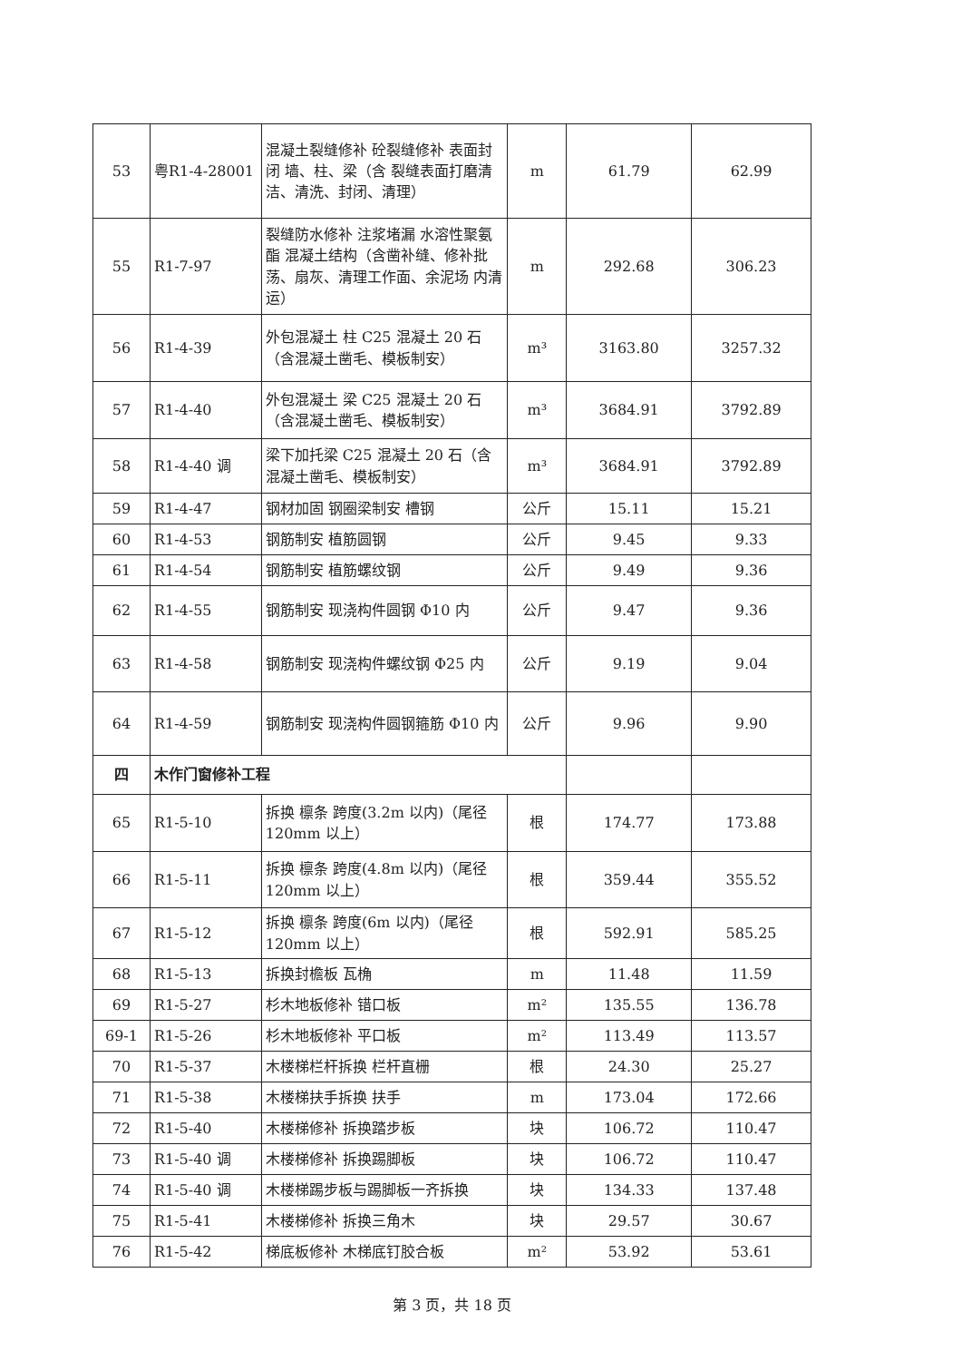| 53 | 粤R1-4-28001 | 混凝土裂缝修补 砼裂缝修补 表面封闭 墙、柱、梁（含 裂缝表面打磨清洁、清洗、封闭、清理） | m | 61.79 | 62.99 |
| 55 | R1-7-97 | 裂缝防水修补 注浆堵漏 水溶性聚氨酯 混凝土结构（含凿补缝、修补批荡、扇灰、清理工作面、余泥场 内清运） | m | 292.68 | 306.23 |
| 56 | R1-4-39 | 外包混凝土 柱 C25 混凝土 20 石（含混凝土凿毛、模板制安） | m³ | 3163.80 | 3257.32 |
| 57 | R1-4-40 | 外包混凝土 梁 C25 混凝土 20 石（含混凝土凿毛、模板制安） | m³ | 3684.91 | 3792.89 |
| 58 | R1-4-40 调 | 梁下加托梁 C25 混凝土 20 石（含混凝土凿毛、模板制安） | m³ | 3684.91 | 3792.89 |
| 59 | R1-4-47 | 钢材加固 钢圈梁制安 槽钢 | 公斤 | 15.11 | 15.21 |
| 60 | R1-4-53 | 钢筋制安 植筋圆钢 | 公斤 | 9.45 | 9.33 |
| 61 | R1-4-54 | 钢筋制安 植筋螺纹钢 | 公斤 | 9.49 | 9.36 |
| 62 | R1-4-55 | 钢筋制安 现浇构件圆钢 Φ10 内 | 公斤 | 9.47 | 9.36 |
| 63 | R1-4-58 | 钢筋制安 现浇构件螺纹钢 Φ25 内 | 公斤 | 9.19 | 9.04 |
| 64 | R1-4-59 | 钢筋制安 现浇构件圆钢箍筋 Φ10 内 | 公斤 | 9.96 | 9.90 |
| 四 | 木作门窗修补工程 | | | | |
| 65 | R1-5-10 | 拆换 檩条 跨度(3.2m 以内)（尾径 120mm 以上） | 根 | 174.77 | 173.88 |
| 66 | R1-5-11 | 拆换 檩条 跨度(4.8m 以内)（尾径 120mm 以上） | 根 | 359.44 | 355.52 |
| 67 | R1-5-12 | 拆换 檩条 跨度(6m 以内)（尾径 120mm 以上） | 根 | 592.91 | 585.25 |
| 68 | R1-5-13 | 拆换封檐板 瓦桷 | m | 11.48 | 11.59 |
| 69 | R1-5-27 | 杉木地板修补 错口板 | m² | 135.55 | 136.78 |
| 69-1 | R1-5-26 | 杉木地板修补 平口板 | m² | 113.49 | 113.57 |
| 70 | R1-5-37 | 木楼梯栏杆拆换 栏杆直栅 | 根 | 24.30 | 25.27 |
| 71 | R1-5-38 | 木楼梯扶手拆换 扶手 | m | 173.04 | 172.66 |
| 72 | R1-5-40 | 木楼梯修补 拆换踏步板 | 块 | 106.72 | 110.47 |
| 73 | R1-5-40 调 | 木楼梯修补 拆换踢脚板 | 块 | 106.72 | 110.47 |
| 74 | R1-5-40 调 | 木楼梯踢步板与踢脚板一齐拆换 | 块 | 134.33 | 137.48 |
| 75 | R1-5-41 | 木楼梯修补 拆换三角木 | 块 | 29.57 | 30.67 |
| 76 | R1-5-42 | 梯底板修补 木梯底钉胶合板 | m² | 53.92 | 53.61 |
第 3 页，共 18 页